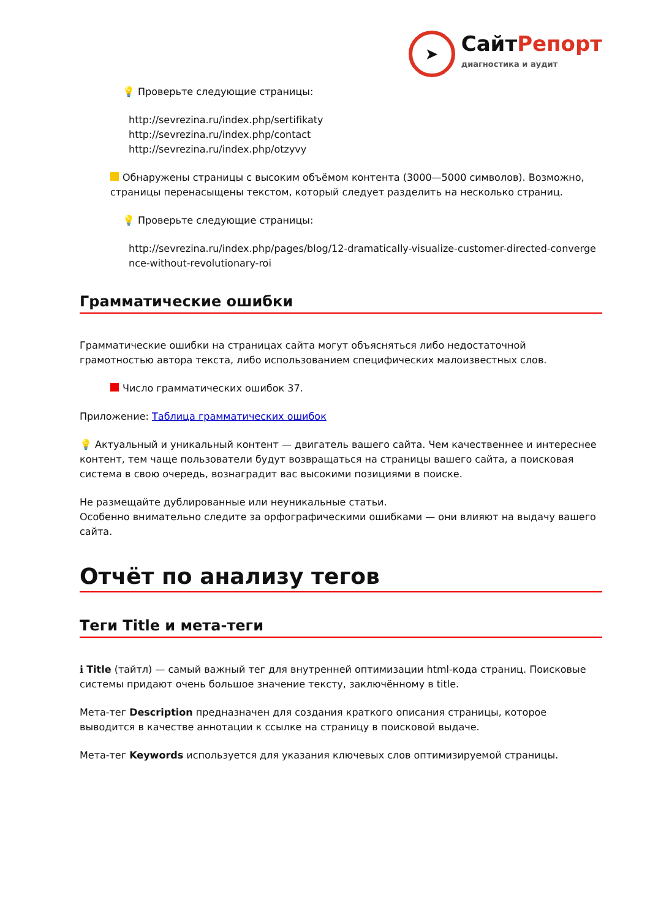➤
СайтРепорт
диагностика и аудит
💡 Проверьте следующие страницы:
http://sevrezina.ru/index.php/sertifikaty
http://sevrezina.ru/index.php/contact
http://sevrezina.ru/index.php/otzyvy
Обнаружены страницы с высоким объёмом контента (3000—5000 символов). Возможно, страницы перенасыщены текстом, который следует разделить на несколько страниц.
💡 Проверьте следующие страницы:
http://sevrezina.ru/index.php/pages/blog/12-dramatically-visualize-customer-directed-converge nce-without-revolutionary-roi
Грамматические ошибки
Грамматические ошибки на страницах сайта могут объясняться либо недостаточной грамотностью автора текста, либо использованием специфических малоизвестных слов.
Число грамматических ошибок 37.
Приложение: Таблица грамматических ошибок
💡 Актуальный и уникальный контент — двигатель вашего сайта. Чем качественнее и интереснее контент, тем чаще пользователи будут возвращаться на страницы вашего сайта, а поисковая система в свою очередь, вознаградит вас высокими позициями в поиске.
Не размещайте дублированные или неуникальные статьи.
Особенно внимательно следите за орфографическими ошибками — они влияют на выдачу вашего сайта.
Отчёт по анализу тегов
Теги Title и мета-теги
ℹ Title (тайтл) — самый важный тег для внутренней оптимизации html-кода страниц. Поисковые системы придают очень большое значение тексту, заключённому в title.
Мета-тег Description предназначен для создания краткого описания страницы, которое выводится в качестве аннотации к ссылке на страницу в поисковой выдаче.
Мета-тег Keywords используется для указания ключевых слов оптимизируемой страницы.